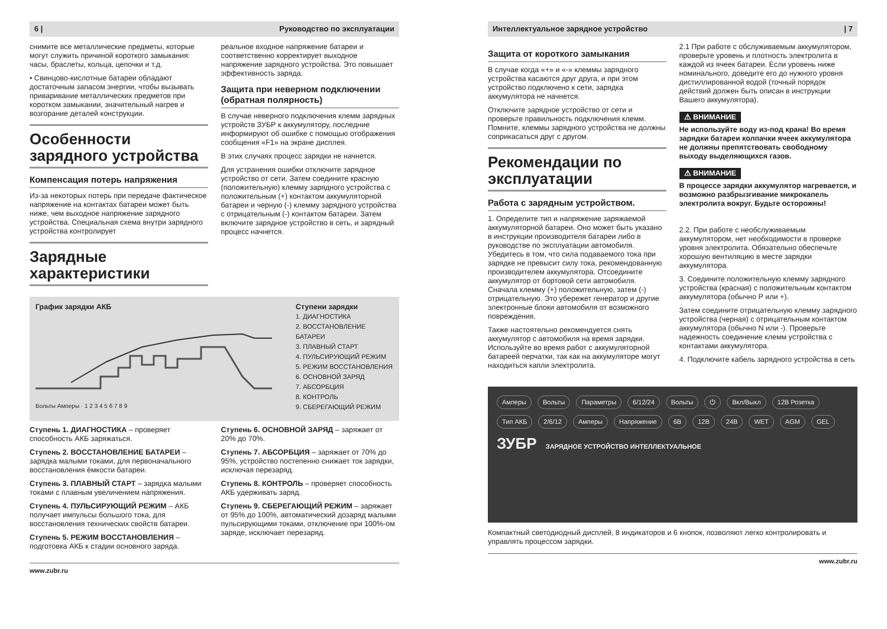6 | Руководство по эксплуатации
снимите все металлические предметы, которые могут служить причиной короткого замыкания: часы, браслеты, кольца, цепочки и т.д.
• Свинцово-кислотные батареи обладают достаточным запасом энергии, чтобы вызывать приваривание металлических предметов при коротком замыкании, значительный нагрев и возгорание деталей конструкции.
Особенности зарядного устройства
Компенсация потерь напряжения
Из-за некоторых потерь при передаче фактическое напряжение на контактах батареи может быть ниже, чем выходное напряжение зарядного устройства. Специальная схема внутри зарядного устройства контролирует
Зарядные характеристики
реальное входное напряжение батареи и соответственно корректирует выходное напряжение зарядного устройства. Это повышает эффективность заряда.
Защита при неверном подключении (обратная полярность)
В случае неверного подключения клемм зарядных устройств ЗУБР к аккумулятору, последние информируют об ошибке с помощью отображения сообщения «F1» на экране дисплея.
В этих случаях процесс зарядки не начнется.
Для устранения ошибки отключите зарядное устройство от сети. Затем соедините красную (положительную) клемму зарядного устройства с положительным (+) контактом аккумуляторной батареи и черную (-) клемму зарядного устройства с отрицательным (-) контактом батареи. Затем включите зарядное устройство в сеть, и зарядный процесс начнется.
График зарядки АКБ
Вольты Амперы · 1 2 3 4 5 6 7 8 9
Ступени зарядки
1. ДИАГНОСТИКА
2. ВОССТАНОВЛЕНИЕ БАТАРЕИ
3. ПЛАВНЫЙ СТАРТ
4. ПУЛЬСИРУЮЩИЙ РЕЖИМ
5. РЕЖИМ ВОССТАНОВЛЕНИЯ
6. ОСНОВНОЙ ЗАРЯД
7. АБСОРБЦИЯ
8. КОНТРОЛЬ
9. СБЕРЕГАЮЩИЙ РЕЖИМ
Ступень 1. ДИАГНОСТИКА – проверяет способность АКБ заряжаться.
Ступень 2. ВОССТАНОВЛЕНИЕ БАТАРЕИ – зарядка малыми токами, для первоначального восстановления ёмкости батареи.
Ступень 3. ПЛАВНЫЙ СТАРТ – зарядка малыми токами с плавным увеличением напряжения.
Ступень 4. ПУЛЬСИРУЮЩИЙ РЕЖИМ – АКБ получает импульсы большого тока, для восстановления технических свойств батареи.
Ступень 5. РЕЖИМ ВОССТАНОВЛЕНИЯ – подготовка АКБ к стадии основного заряда.
Ступень 6. ОСНОВНОЙ ЗАРЯД – заряжает от 20% до 70%.
Ступень 7. АБСОРБЦИЯ – заряжает от 70% до 95%, устройство постепенно снижает ток зарядки, исключая перезаряд.
Ступень 8. КОНТРОЛЬ – проверяет способность АКБ удерживать заряд.
Ступень 9. СБЕРЕГАЮЩИЙ РЕЖИМ – заряжает от 95% до 100%, автоматический дозаряд малыми пульсирующими токами, отключение при 100%-ом заряде, исключает перезаряд.
www.zubr.ru
Интеллектуальное зарядное устройство | 7
Защита от короткого замыкания
В случае когда «+» и «-» клеммы зарядного устройства касаются друг друга, и при этом устройство подключено к сети, зарядка аккумулятора не начнется.
Отключите зарядное устройство от сети и проверьте правильность подключения клемм. Помните, клеммы зарядного устройства не должны соприкасаться друг с другом.
Рекомендации по эксплуатации
Работа с зарядным устройством.
1. Определите тип и напряжение заряжаемой аккумуляторной батареи. Оно может быть указано в инструкции производителя батареи либо в руководстве по эксплуатации автомобиля. Убедитесь в том, что сила подаваемого тока при зарядке не превысит силу тока, рекомендованную производителем аккумулятора. Отсоедините аккумулятор от бортовой сети автомобиля. Сначала клемму (+) положительную, затем (-) отрицательную. Это убережет генератор и другие электронные блоки автомобиля от возможного повреждения.
Также настоятельно рекомендуется снять аккумулятор с автомобиля на время зарядки. Используйте во время работ с аккумуляторной батареей перчатки, так как на аккумуляторе могут находиться капли электролита.
2.1 При работе с обслуживаемым аккумулятором, проверьте уровень и плотность электролита в каждой из ячеек батареи. Если уровень ниже номинального, доведите его до нужного уровня дистиллированной водой (точный порядок действий должен быть описан в инструкции Вашего аккумулятора).
⚠ ВНИМАНИЕ
Не используйте воду из-под крана! Во время зарядки батареи колпачки ячеек аккумулятора не должны препятствовать свободному выходу выделяющихся газов.
⚠ ВНИМАНИЕ
В процессе зарядки аккумулятор нагревается, и возможно разбрызгивание микрокапель электролита вокруг. Будьте осторожны!
2.2. При работе с необслуживаемым аккумулятором, нет необходимости в проверке уровня электролита. Обязательно обеспечьте хорошую вентиляцию в месте зарядки аккумулятора.
3. Соедините положительную клемму зарядного устройства (красная) с положительным контактом аккумулятора (обычно Р или +).
Затем соедините отрицательную клемму зарядного устройства (черная) с отрицательным контактом аккумулятора (обычно N или -). Проверьте надежность соединение клемм устройства с контактами аккумулятора.
4. Подключите кабель зарядного устройства в сеть
Амперы Вольты Параметры 6/12/24 Вольты ⏻ Вкл/Выкл 12В Розетка Тип АКБ 2/6/12 Амперы Напряжение 6В 12В 24В WET AGM GEL
ЗУБР ЗАРЯДНОЕ УСТРОЙСТВО ИНТЕЛЛЕКТУАЛЬНОЕ
Компактный светодиодный дисплей, 8 индикаторов и 6 кнопок, позволяют легко контролировать и управлять процессом зарядки.
www.zubr.ru